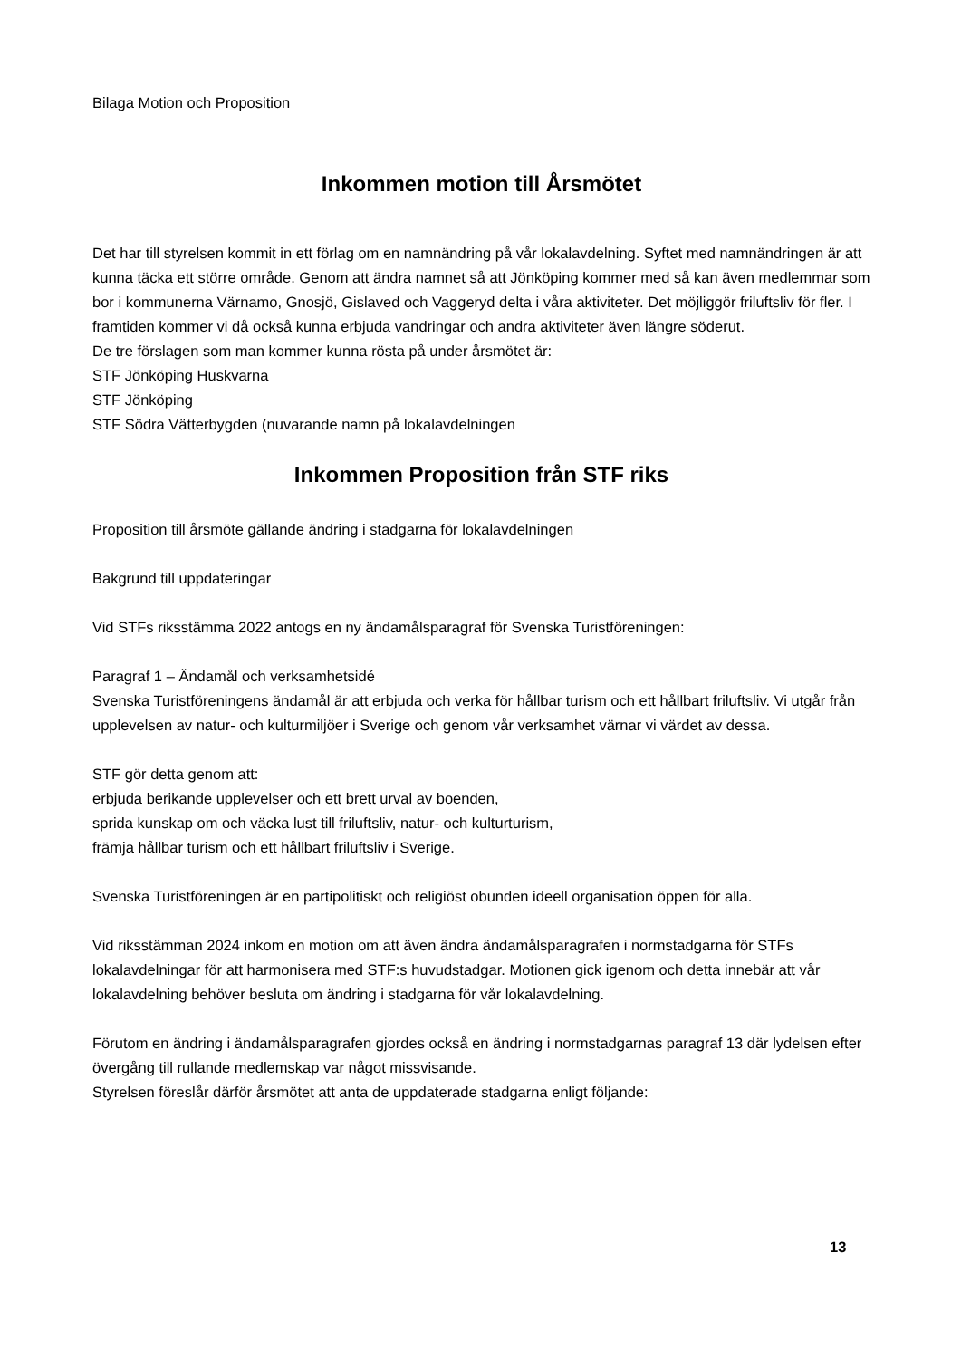Bilaga Motion och Proposition
Inkommen motion till Årsmötet
Det har till styrelsen kommit in ett förlag om en namnändring på vår lokalavdelning. Syftet med namnändringen är att kunna täcka ett större område. Genom att ändra namnet så att Jönköping kommer med så kan även medlemmar som bor i kommunerna Värnamo, Gnosjö, Gislaved och Vaggeryd delta i våra aktiviteter. Det möjliggör friluftsliv för fler. I framtiden kommer vi då också kunna erbjuda vandringar och andra aktiviteter även längre söderut.
De tre förslagen som man kommer kunna rösta på under årsmötet är:
STF Jönköping Huskvarna
STF Jönköping
STF Södra Vätterbygden (nuvarande namn på lokalavdelningen
Inkommen Proposition från STF riks
Proposition till årsmöte gällande ändring i stadgarna för lokalavdelningen
Bakgrund till uppdateringar
Vid STFs riksstämma 2022 antogs en ny ändamålsparagraf för Svenska Turistföreningen:
Paragraf 1 – Ändamål och verksamhetsidé
Svenska Turistföreningens ändamål är att erbjuda och verka för hållbar turism och ett hållbart friluftsliv. Vi utgår från upplevelsen av natur- och kulturmiljöer i Sverige och genom vår verksamhet värnar vi värdet av dessa.
STF gör detta genom att:
erbjuda berikande upplevelser och ett brett urval av boenden,
sprida kunskap om och väcka lust till friluftsliv, natur- och kulturturism,
främja hållbar turism och ett hållbart friluftsliv i Sverige.
Svenska Turistföreningen är en partipolitiskt och religiöst obunden ideell organisation öppen för alla.
Vid riksstämman 2024 inkom en motion om att även ändra ändamålsparagrafen i normstadgarna för STFs lokalavdelningar för att harmonisera med STF:s huvudstadgar. Motionen gick igenom och detta innebär att vår lokalavdelning behöver besluta om ändring i stadgarna för vår lokalavdelning.
Förutom en ändring i ändamålsparagrafen gjordes också en ändring i normstadgarnas paragraf 13 där lydelsen efter övergång till rullande medlemskap var något missvisande.
Styrelsen föreslår därför årsmötet att anta de uppdaterade stadgarna enligt följande:
13